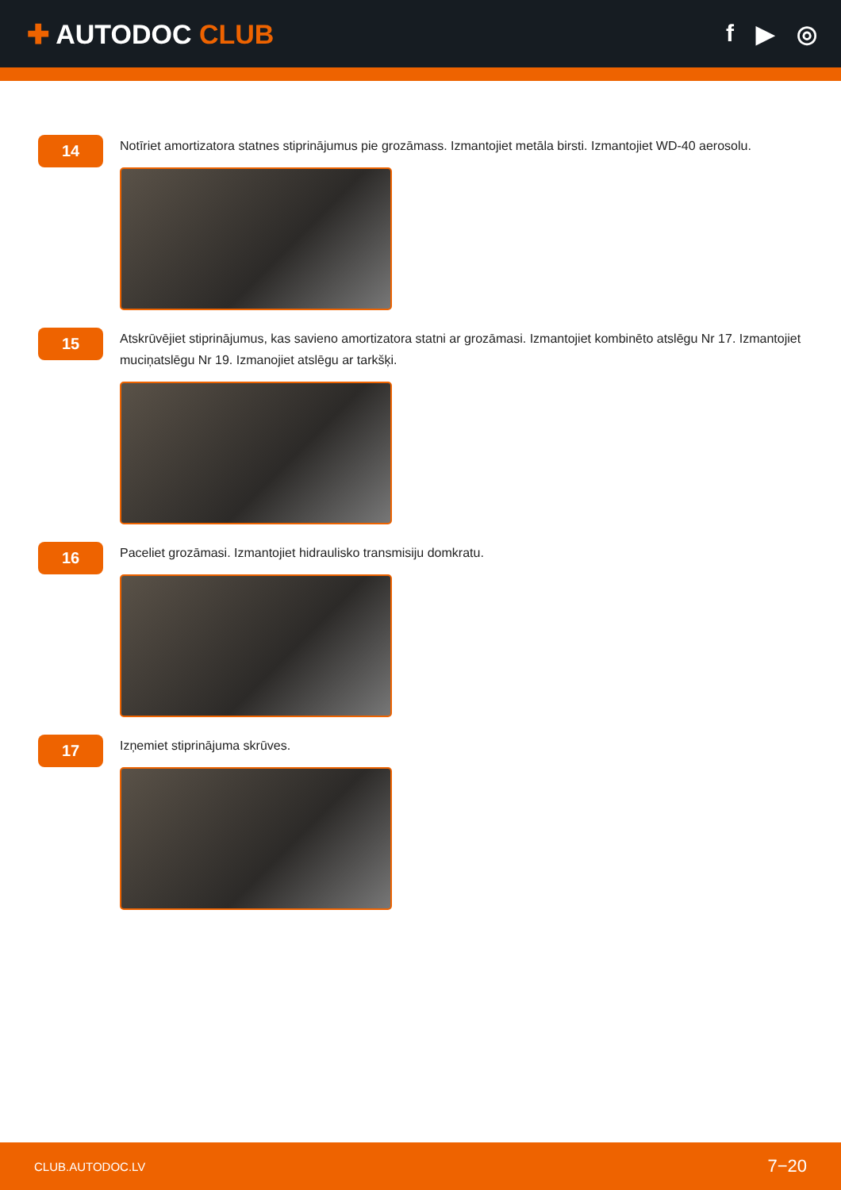✚ AUTODOC CLUB f ▶ ◎
14
Notīriet amortizatora statnes stiprinājumus pie grozāmass. Izmantojiet metāla birsti. Izmantojiet WD-40 aerosolu.
15
Atskrūvējiet stiprinājumus, kas savieno amortizatora statni ar grozāmasi. Izmantojiet kombinēto atslēgu Nr 17. Izmantojiet muciņatslēgu Nr 19. Izmanojiet atslēgu ar tarkšķi.
16
Paceliet grozāmasi. Izmantojiet hidraulisko transmisiju domkratu.
17
Izņemiet stiprinājuma skrūves.
CLUB.AUTODOC.LV 7−20